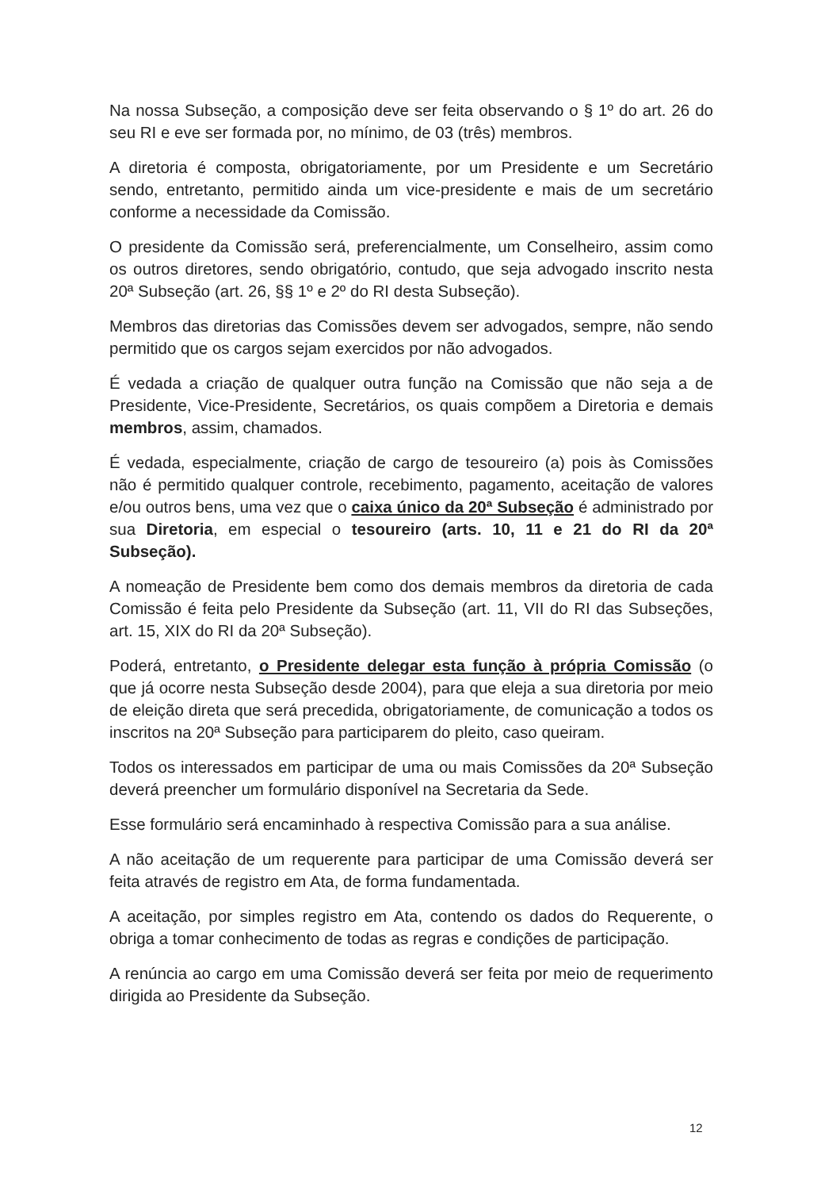Na nossa Subseção, a composição deve ser feita observando o § 1º do art. 26 do seu RI e eve ser formada por, no mínimo, de 03 (três) membros.
A diretoria é composta, obrigatoriamente, por um Presidente e um Secretário sendo, entretanto, permitido ainda um vice-presidente e mais de um secretário conforme a necessidade da Comissão.
O presidente da Comissão será, preferencialmente, um Conselheiro, assim como os outros diretores, sendo obrigatório, contudo, que seja advogado inscrito nesta 20ª Subseção (art. 26, §§ 1º e 2º do RI desta Subseção).
Membros das diretorias das Comissões devem ser advogados, sempre, não sendo permitido que os cargos sejam exercidos por não advogados.
É vedada a criação de qualquer outra função na Comissão que não seja a de Presidente, Vice-Presidente, Secretários, os quais compõem a Diretoria e demais membros, assim, chamados.
É vedada, especialmente, criação de cargo de tesoureiro (a) pois às Comissões não é permitido qualquer controle, recebimento, pagamento, aceitação de valores e/ou outros bens, uma vez que o caixa único da 20ª Subseção é administrado por sua Diretoria, em especial o tesoureiro (arts. 10, 11 e 21 do RI da 20ª Subseção).
A nomeação de Presidente bem como dos demais membros da diretoria de cada Comissão é feita pelo Presidente da Subseção (art. 11, VII do RI das Subseções, art. 15, XIX do RI da 20ª Subseção).
Poderá, entretanto, o Presidente delegar esta função à própria Comissão (o que já ocorre nesta Subseção desde 2004), para que eleja a sua diretoria por meio de eleição direta que será precedida, obrigatoriamente, de comunicação a todos os inscritos na 20ª Subseção para participarem do pleito, caso queiram.
Todos os interessados em participar de uma ou mais Comissões da 20ª Subseção deverá preencher um formulário disponível na Secretaria da Sede.
Esse formulário será encaminhado à respectiva Comissão para a sua análise.
A não aceitação de um requerente para participar de uma Comissão deverá ser feita através de registro em Ata, de forma fundamentada.
A aceitação, por simples registro em Ata, contendo os dados do Requerente, o obriga a tomar conhecimento de todas as regras e condições de participação.
A renúncia ao cargo em uma Comissão deverá ser feita por meio de requerimento dirigida ao Presidente da Subseção.
12